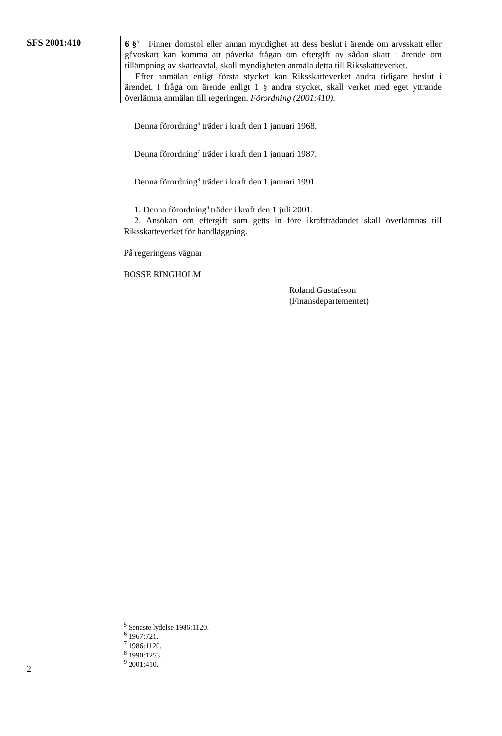SFS 2001:410
6 §<sup>5</sup> Finner domstol eller annan myndighet att dess beslut i ärende om arvsskatt eller gåvoskatt kan komma att påverka frågan om eftergift av sådan skatt i ärende om tillämpning av skatteavtal, skall myndigheten anmäla detta till Riksskatteverket.
Efter anmälan enligt första stycket kan Riksskatteverket ändra tidigare beslut i ärendet. I fråga om ärende enligt 1 § andra stycket, skall verket med eget yttrande överlämna anmälan till regeringen. Förordning (2001:410).
Denna förordning<sup>6</sup> träder i kraft den 1 januari 1968.
Denna förordning<sup>7</sup> träder i kraft den 1 januari 1987.
Denna förordning<sup>8</sup> träder i kraft den 1 januari 1991.
1. Denna förordning<sup>9</sup> träder i kraft den 1 juli 2001.
2. Ansökan om eftergift som getts in före ikraftträdandet skall överlämnas till Riksskatteverket för handläggning.
På regeringens vägnar
BOSSE RINGHOLM
Roland Gustafsson
(Finansdepartementet)
<sup>5</sup> Senaste lydelse 1986:1120.
<sup>6</sup> 1967:721.
<sup>7</sup> 1986:1120.
<sup>8</sup> 1990:1253.
<sup>9</sup> 2001:410.
2